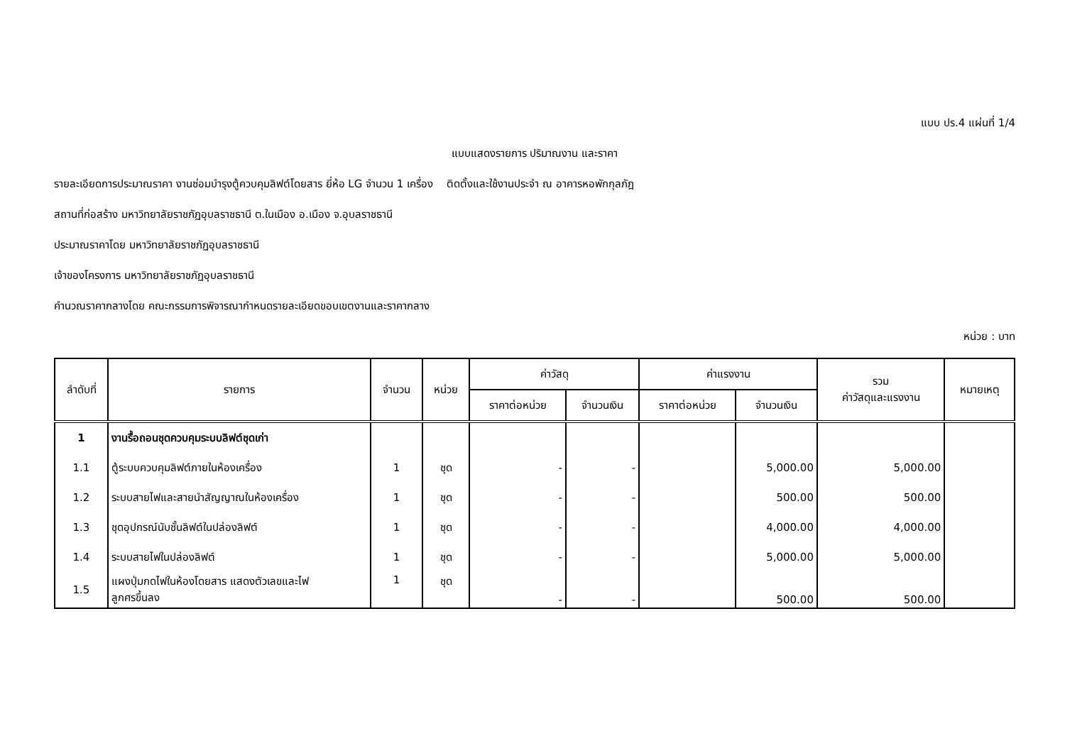แบบ ปร.4 แผ่นที่ 1/4
แบบแสดงรายการ ปริมาณงาน และราคา
รายละเอียดการประมาณราคา งานซ่อมบำรุงตู้ควบคุมลิฟต์โดยสาร ยี่ห้อ LG จำนวน 1 เครื่อง ติดตั้งและใช้งานประจำ ณ อาคารหอพักกุลภัฎ
สถานที่ก่อสร้าง มหาวิทยาลัยราชภัฏอุบลราชธานี ต.ในเมือง อ.เมือง จ.อุบลราชธานี
ประมาณราคาโดย มหาวิทยาลัยราชภัฏอุบลราชธานี
เจ้าของโครงการ มหาวิทยาลัยราชภัฏอุบลราชธานี
คำนวณราคากลางโดย คณะกรรมการพิจารณากำหนดรายละเอียดขอบเขตงานและราคากลาง
หน่วย : บาท
| ลำดับที่ | รายการ | จำนวน | หน่วย | ค่าวัสดุ | | ค่าแรงงาน | | รวม ค่าวัสดุและแรงงาน | หมายเหตุ |
| --- | --- | --- | --- | --- | --- | --- | --- | --- | --- |
| | | | | ราคาต่อหน่วย | จำนวนเงิน | ราคาต่อหน่วย | จำนวนเงิน | | |
| 1 | งานรื้อถอนชุดควบคุมระบบลิฟต์ชุดเก่า | | | | | | | | |
| 1.1 | ตู้ระบบควบคุมลิฟต์ภายในห้องเครื่อง | 1 | ชุด | - | - | | 5,000.00 | 5,000.00 | |
| 1.2 | ระบบสายไฟและสายนำสัญญาณในห้องเครื่อง | 1 | ชุด | - | - | | 500.00 | 500.00 | |
| 1.3 | ชุดอุปกรณ์นับชั้นลิฟต์ในปล่องลิฟต์ | 1 | ชุด | - | - | | 4,000.00 | 4,000.00 | |
| 1.4 | ระบบสายไฟในปล่องลิฟต์ | 1 | ชุด | - | - | | 5,000.00 | 5,000.00 | |
| 1.5 | แผงปุ่มกดไฟในห้องโดยสาร แสดงตัวเลขและไฟ ลูกศรขึ้นลง | 1 | ชุด | - | - | | 500.00 | 500.00 | |